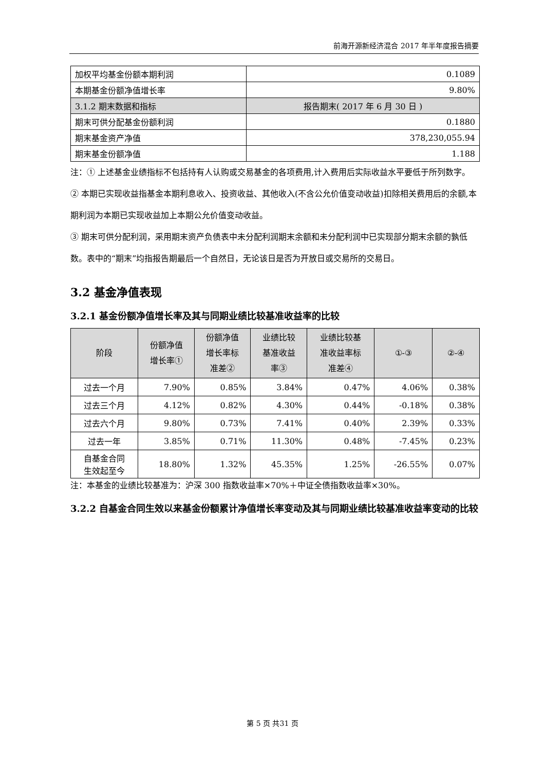前海开源新经济混合 2017 年半年度报告摘要
| 加权平均基金份额本期利润 | 0.1089 |
| 本期基金份额净值增长率 | 9.80% |
| 3.1.2 期末数据和指标 | 报告期末( 2017 年 6 月 30 日 ) |
| 期末可供分配基金份额利润 | 0.1880 |
| 期末基金资产净值 | 378,230,055.94 |
| 期末基金份额净值 | 1.188 |
注：① 上述基金业绩指标不包括持有人认购或交易基金的各项费用,计入费用后实际收益水平要低于所列数字。
② 本期已实现收益指基金本期利息收入、投资收益、其他收入(不含公允价值变动收益)扣除相关费用后的余额,本期利润为本期已实现收益加上本期公允价值变动收益。
③ 期末可供分配利润，采用期末资产负债表中未分配利润期末余额和未分配利润中已实现部分期末余额的孰低数。表中的“期末”均指报告期最后一个自然日，无论该日是否为开放日或交易所的交易日。
3.2 基金净值表现
3.2.1 基金份额净值增长率及其与同期业绩比较基准收益率的比较
| 阶段 | 份额净值 增长率① | 份额净值 增长率标 准差② | 业绩比较 基准收益 率③ | 业绩比较基 准收益率标 准差④ | ①-③ | ②-④ |
| --- | --- | --- | --- | --- | --- | --- |
| 过去一个月 | 7.90% | 0.85% | 3.84% | 0.47% | 4.06% | 0.38% |
| 过去三个月 | 4.12% | 0.82% | 4.30% | 0.44% | -0.18% | 0.38% |
| 过去六个月 | 9.80% | 0.73% | 7.41% | 0.40% | 2.39% | 0.33% |
| 过去一年 | 3.85% | 0.71% | 11.30% | 0.48% | -7.45% | 0.23% |
| 自基金合同 生效起至今 | 18.80% | 1.32% | 45.35% | 1.25% | -26.55% | 0.07% |
注：本基金的业绩比较基准为：沪深 300 指数收益率×70%＋中证全债指数收益率×30%。
3.2.2 自基金合同生效以来基金份额累计净值增长率变动及其与同期业绩比较基准收益率变动的比较
第 5 页 共31 页